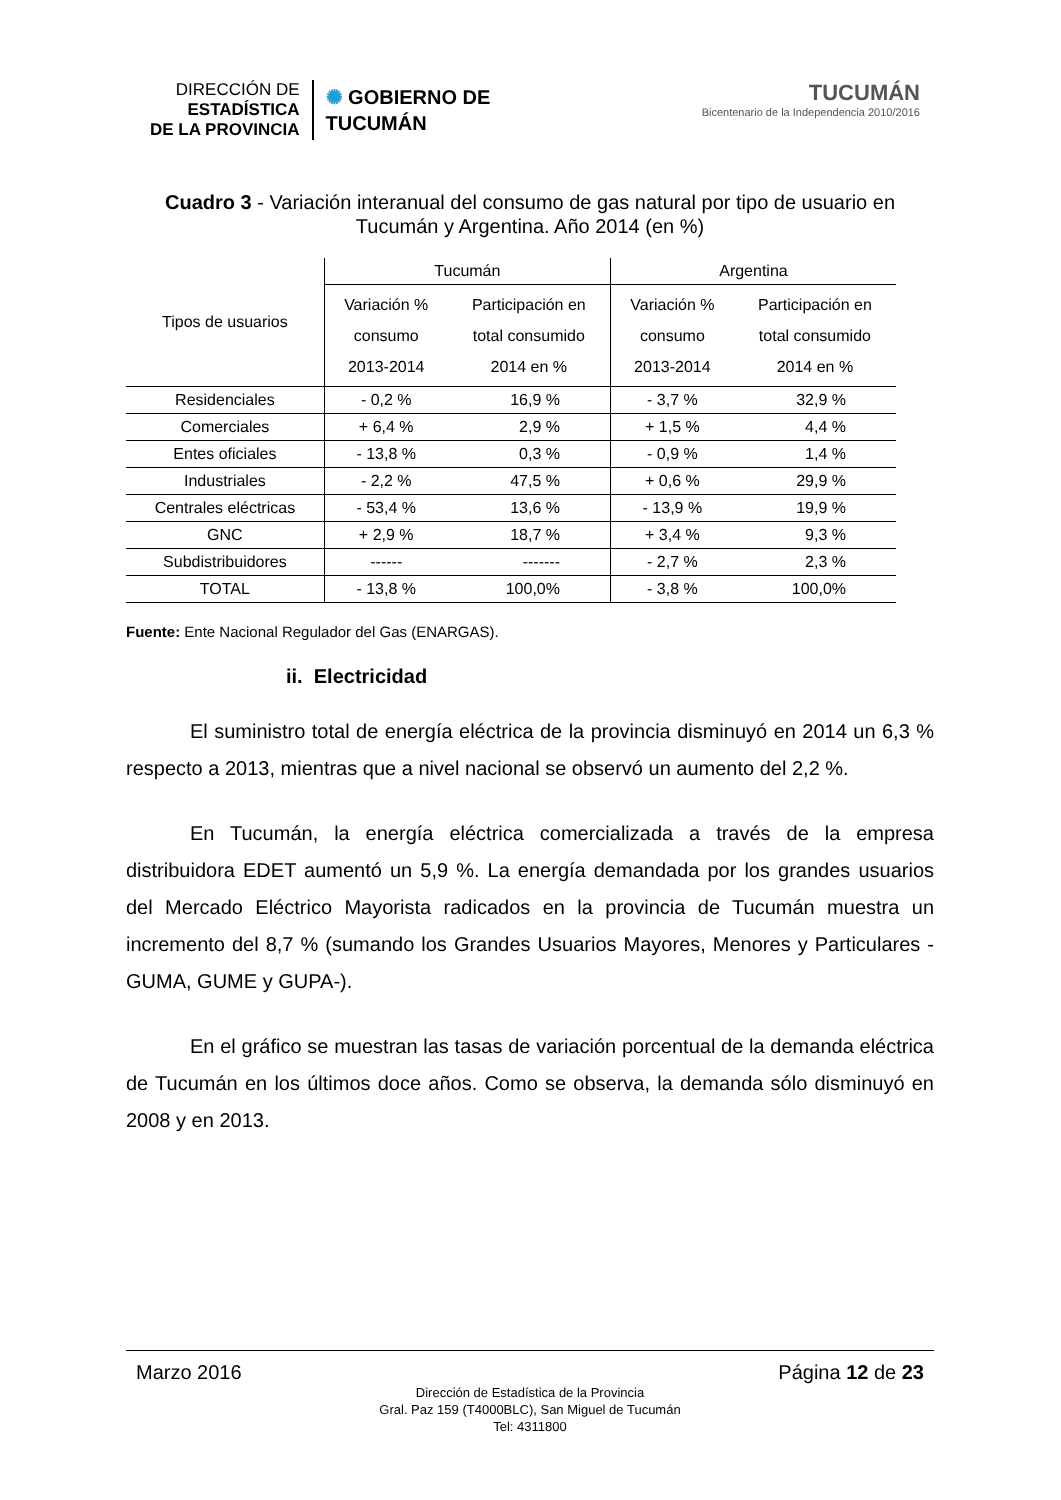DIRECCIÓN DE
ESTADÍSTICA
DE LA PROVINCIA
✺ GOBIERNO DE
TUCUMÁN
TUCUMÁN
Bicentenario de la Independencia 2010/2016
Cuadro 3 - Variación interanual del consumo de gas natural por tipo de usuario en Tucumán y Argentina. Año 2014 (en %)
| Tipos de usuarios | Tucumán | | Argentina | |
| --- | --- | --- | --- | --- |
| | Variación % consumo 2013-2014 | Participación en total consumido 2014 en % | Variación % consumo 2013-2014 | Participación en total consumido 2014 en % |
| Residenciales | - 0,2 % | 16,9 % | - 3,7 % | 32,9 % |
| Comerciales | + 6,4 % | 2,9 % | + 1,5 % | 4,4 % |
| Entes oficiales | - 13,8 % | 0,3 % | - 0,9 % | 1,4 % |
| Industriales | - 2,2 % | 47,5 % | + 0,6 % | 29,9 % |
| Centrales eléctricas | - 53,4 % | 13,6 % | - 13,9 % | 19,9 % |
| GNC | + 2,9 % | 18,7 % | + 3,4 % | 9,3 % |
| Subdistribuidores | ------ | ------- | - 2,7 % | 2,3 % |
| TOTAL | - 13,8 % | 100,0% | - 3,8 % | 100,0% |
Fuente: Ente Nacional Regulador del Gas (ENARGAS).
ii. Electricidad
El suministro total de energía eléctrica de la provincia disminuyó en 2014 un 6,3 % respecto a 2013, mientras que a nivel nacional se observó un aumento del 2,2 %.
En Tucumán, la energía eléctrica comercializada a través de la empresa distribuidora EDET aumentó un 5,9 %. La energía demandada por los grandes usuarios del Mercado Eléctrico Mayorista radicados en la provincia de Tucumán muestra un incremento del 8,7 % (sumando los Grandes Usuarios Mayores, Menores y Particulares -GUMA, GUME y GUPA-).
En el gráfico se muestran las tasas de variación porcentual de la demanda eléctrica de Tucumán en los últimos doce años. Como se observa, la demanda sólo disminuyó en 2008 y en 2013.
Marzo 2016 Página 12 de 23
Dirección de Estadística de la Provincia
Gral. Paz 159 (T4000BLC), San Miguel de Tucumán
Tel: 4311800